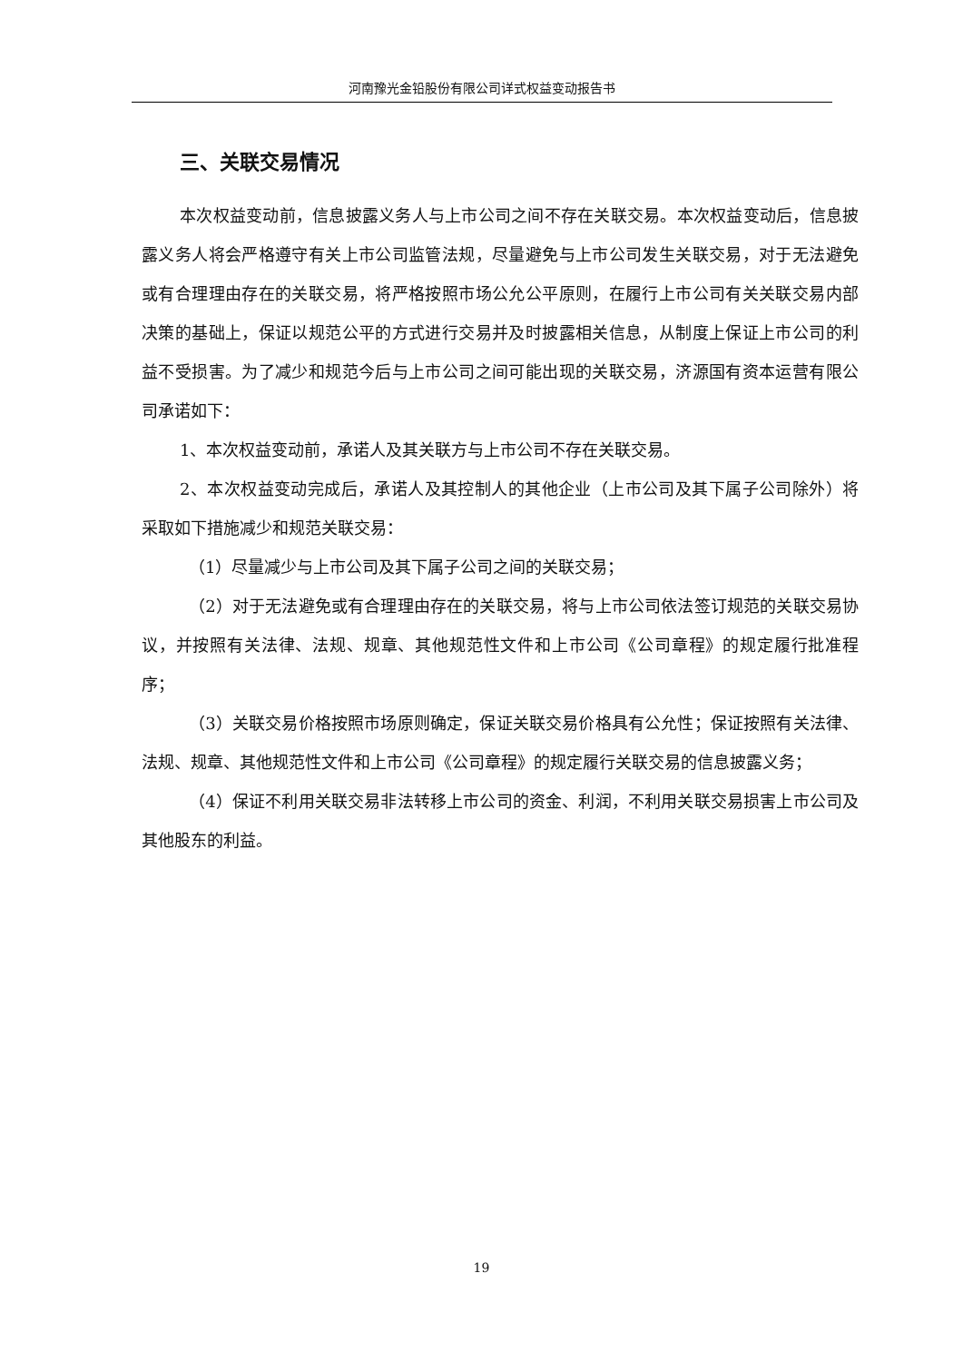河南豫光金铅股份有限公司详式权益变动报告书
三、关联交易情况
本次权益变动前，信息披露义务人与上市公司之间不存在关联交易。本次权益变动后，信息披露义务人将会严格遵守有关上市公司监管法规，尽量避免与上市公司发生关联交易，对于无法避免或有合理理由存在的关联交易，将严格按照市场公允公平原则，在履行上市公司有关关联交易内部决策的基础上，保证以规范公平的方式进行交易并及时披露相关信息，从制度上保证上市公司的利益不受损害。为了减少和规范今后与上市公司之间可能出现的关联交易，济源国有资本运营有限公司承诺如下：
1、本次权益变动前，承诺人及其关联方与上市公司不存在关联交易。
2、本次权益变动完成后，承诺人及其控制人的其他企业（上市公司及其下属子公司除外）将采取如下措施减少和规范关联交易：
（1）尽量减少与上市公司及其下属子公司之间的关联交易；
（2）对于无法避免或有合理理由存在的关联交易，将与上市公司依法签订规范的关联交易协议，并按照有关法律、法规、规章、其他规范性文件和上市公司《公司章程》的规定履行批准程序；
（3）关联交易价格按照市场原则确定，保证关联交易价格具有公允性；保证按照有关法律、法规、规章、其他规范性文件和上市公司《公司章程》的规定履行关联交易的信息披露义务；
（4）保证不利用关联交易非法转移上市公司的资金、利润，不利用关联交易损害上市公司及其他股东的利益。
19